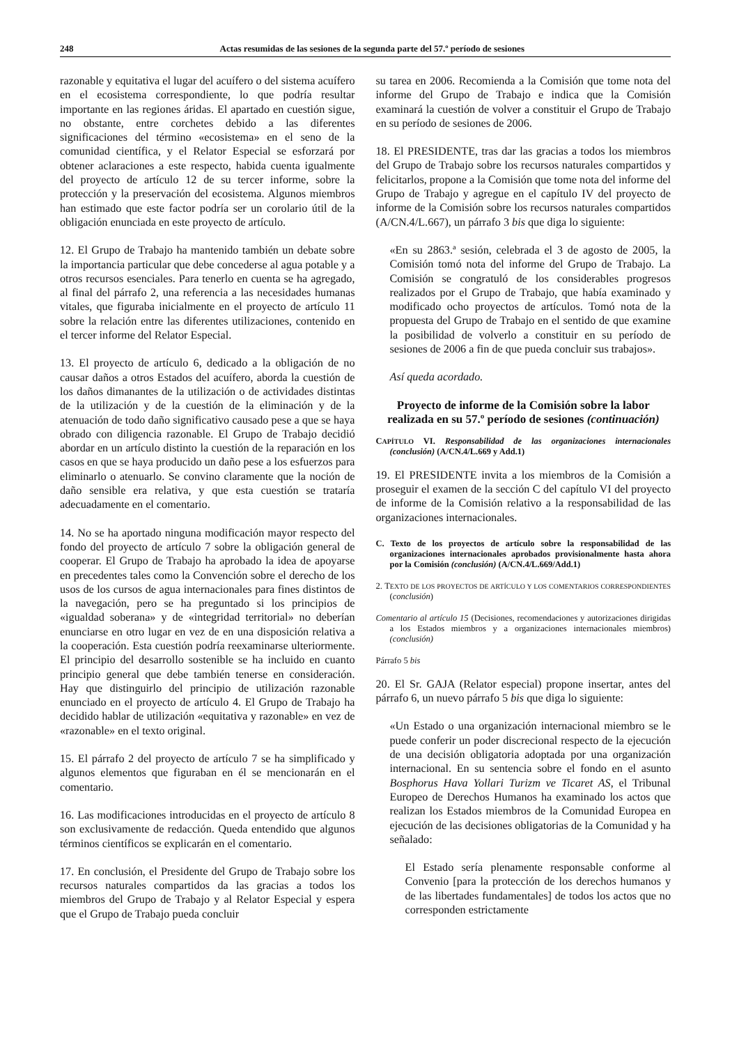248 Actas resumidas de las sesiones de la segunda parte del 57.º período de sesiones
razonable y equitativa el lugar del acuífero o del sistema acuífero en el ecosistema correspondiente, lo que podría resultar importante en las regiones áridas. El apartado en cuestión sigue, no obstante, entre corchetes debido a las diferentes significaciones del término «ecosistema» en el seno de la comunidad científica, y el Relator Especial se esforzará por obtener aclaraciones a este respecto, habida cuenta igualmente del proyecto de artículo 12 de su tercer informe, sobre la protección y la preservación del ecosistema. Algunos miembros han estimado que este factor podría ser un corolario útil de la obligación enunciada en este proyecto de artículo.
12. El Grupo de Trabajo ha mantenido también un debate sobre la importancia particular que debe concederse al agua potable y a otros recursos esenciales. Para tenerlo en cuenta se ha agregado, al final del párrafo 2, una referencia a las necesidades humanas vitales, que figuraba inicialmente en el proyecto de artículo 11 sobre la relación entre las diferentes utilizaciones, contenido en el tercer informe del Relator Especial.
13. El proyecto de artículo 6, dedicado a la obligación de no causar daños a otros Estados del acuífero, aborda la cuestión de los daños dimanantes de la utilización o de actividades distintas de la utilización y de la cuestión de la eliminación y de la atenuación de todo daño significativo causado pese a que se haya obrado con diligencia razonable. El Grupo de Trabajo decidió abordar en un artículo distinto la cuestión de la reparación en los casos en que se haya producido un daño pese a los esfuerzos para eliminarlo o atenuarlo. Se convino claramente que la noción de daño sensible era relativa, y que esta cuestión se trataría adecuadamente en el comentario.
14. No se ha aportado ninguna modificación mayor respecto del fondo del proyecto de artículo 7 sobre la obligación general de cooperar. El Grupo de Trabajo ha aprobado la idea de apoyarse en precedentes tales como la Convención sobre el derecho de los usos de los cursos de agua internacionales para fines distintos de la navegación, pero se ha preguntado si los principios de «igualdad soberana» y de «integridad territorial» no deberían enunciarse en otro lugar en vez de en una disposición relativa a la cooperación. Esta cuestión podría reexaminarse ulteriormente. El principio del desarrollo sostenible se ha incluido en cuanto principio general que debe también tenerse en consideración. Hay que distinguirlo del principio de utilización razonable enunciado en el proyecto de artículo 4. El Grupo de Trabajo ha decidido hablar de utilización «equitativa y razonable» en vez de «razonable» en el texto original.
15. El párrafo 2 del proyecto de artículo 7 se ha simplificado y algunos elementos que figuraban en él se mencionarán en el comentario.
16. Las modificaciones introducidas en el proyecto de artículo 8 son exclusivamente de redacción. Queda entendido que algunos términos científicos se explicarán en el comentario.
17. En conclusión, el Presidente del Grupo de Trabajo sobre los recursos naturales compartidos da las gracias a todos los miembros del Grupo de Trabajo y al Relator Especial y espera que el Grupo de Trabajo pueda concluir
su tarea en 2006. Recomienda a la Comisión que tome nota del informe del Grupo de Trabajo e indica que la Comisión examinará la cuestión de volver a constituir el Grupo de Trabajo en su período de sesiones de 2006.
18. El PRESIDENTE, tras dar las gracias a todos los miembros del Grupo de Trabajo sobre los recursos naturales compartidos y felicitarlos, propone a la Comisión que tome nota del informe del Grupo de Trabajo y agregue en el capítulo IV del proyecto de informe de la Comisión sobre los recursos naturales compartidos (A/CN.4/L.667), un párrafo 3 bis que diga lo siguiente:
«En su 2863.ª sesión, celebrada el 3 de agosto de 2005, la Comisión tomó nota del informe del Grupo de Trabajo. La Comisión se congratuló de los considerables progresos realizados por el Grupo de Trabajo, que había examinado y modificado ocho proyectos de artículos. Tomó nota de la propuesta del Grupo de Trabajo en el sentido de que examine la posibilidad de volverlo a constituir en su período de sesiones de 2006 a fin de que pueda concluir sus trabajos».
Así queda acordado.
Proyecto de informe de la Comisión sobre la labor realizada en su 57.º período de sesiones (continuación)
CAPÍTULO VI. Responsabilidad de las organizaciones internacionales (conclusión) (A/CN.4/L.669 y Add.1)
19. El PRESIDENTE invita a los miembros de la Comisión a proseguir el examen de la sección C del capítulo VI del proyecto de informe de la Comisión relativo a la responsabilidad de las organizaciones internacionales.
C. Texto de los proyectos de artículo sobre la responsabilidad de las organizaciones internacionales aprobados provisionalmente hasta ahora por la Comisión (conclusión) (A/CN.4/L.669/Add.1)
2. TEXTO DE LOS PROYECTOS DE ARTÍCULO Y LOS COMENTARIOS CORRESPONDIENTES (conclusión)
Comentario al artículo 15 (Decisiones, recomendaciones y autorizaciones dirigidas a los Estados miembros y a organizaciones internacionales miembros) (conclusión)
Párrafo 5 bis
20. El Sr. GAJA (Relator especial) propone insertar, antes del párrafo 6, un nuevo párrafo 5 bis que diga lo siguiente:
«Un Estado o una organización internacional miembro se le puede conferir un poder discrecional respecto de la ejecución de una decisión obligatoria adoptada por una organización internacional. En su sentencia sobre el fondo en el asunto Bosphorus Hava Yollari Turizm ve Ticaret AS, el Tribunal Europeo de Derechos Humanos ha examinado los actos que realizan los Estados miembros de la Comunidad Europea en ejecución de las decisiones obligatorias de la Comunidad y ha señalado:
El Estado sería plenamente responsable conforme al Convenio [para la protección de los derechos humanos y de las libertades fundamentales] de todos los actos que no corresponden estrictamente